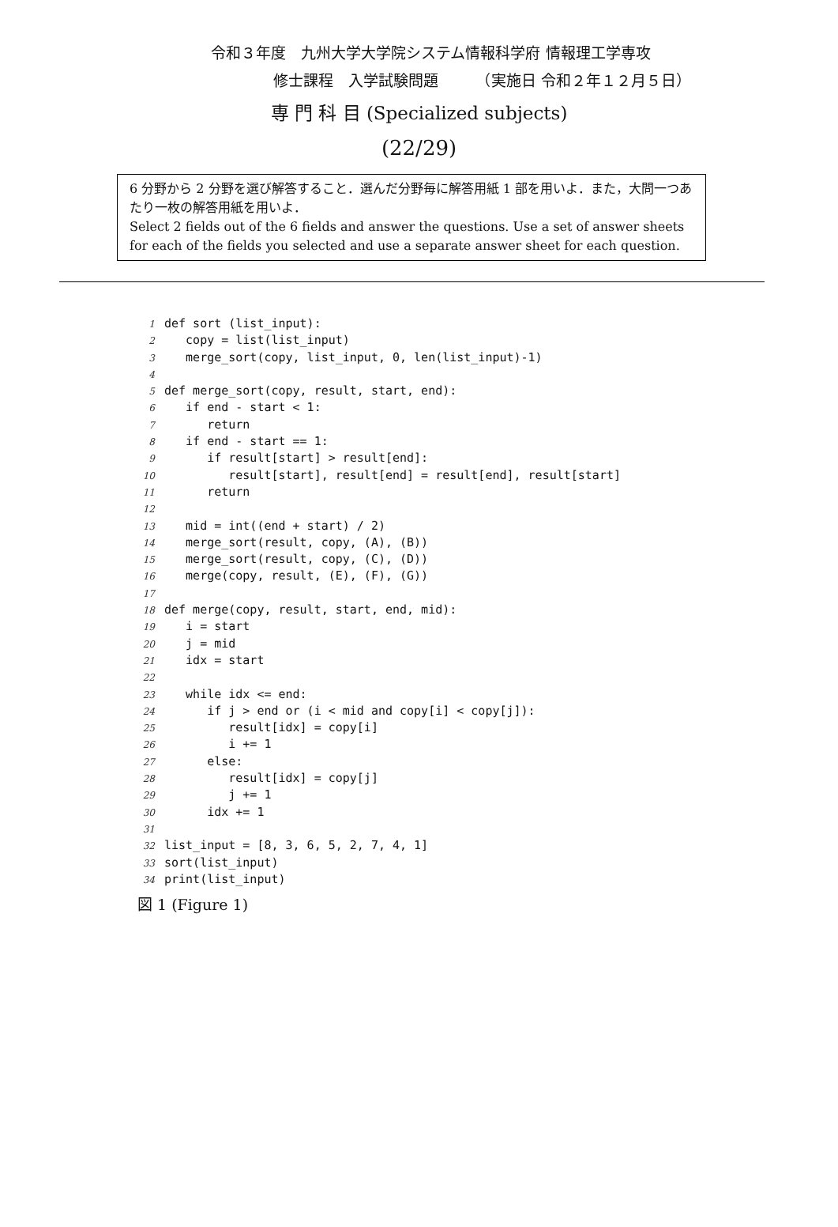令和３年度　九州大学大学院システム情報科学府 情報理工学専攻
修士課程　入学試験問題　　　（実施日 令和２年１２月５日）
専 門 科 目 (Specialized subjects)
(22/29)
6 分野から 2 分野を選び解答すること．選んだ分野毎に解答用紙 1 部を用いよ．また，大問一つあたり一枚の解答用紙を用いよ．
Select 2 fields out of the 6 fields and answer the questions. Use a set of answer sheets for each of the fields you selected and use a separate answer sheet for each question.
1def sort (list_input):
2   copy = list(list_input)
3   merge_sort(copy, list_input, 0, len(list_input)-1)
4
5def merge_sort(copy, result, start, end):
6   if end - start < 1:
7      return
8   if end - start == 1:
9      if result[start] > result[end]:
10         result[start], result[end] = result[end], result[start]
11      return
12
13   mid = int((end + start) / 2)
14   merge_sort(result, copy, (A), (B))
15   merge_sort(result, copy, (C), (D))
16   merge(copy, result, (E), (F), (G))
17
18def merge(copy, result, start, end, mid):
19   i = start
20   j = mid
21   idx = start
22
23   while idx <= end:
24      if j > end or (i < mid and copy[i] < copy[j]):
25         result[idx] = copy[i]
26         i += 1
27      else:
28         result[idx] = copy[j]
29         j += 1
30      idx += 1
31
32list_input = [8, 3, 6, 5, 2, 7, 4, 1]
33sort(list_input)
34print(list_input)
図 1 (Figure 1)